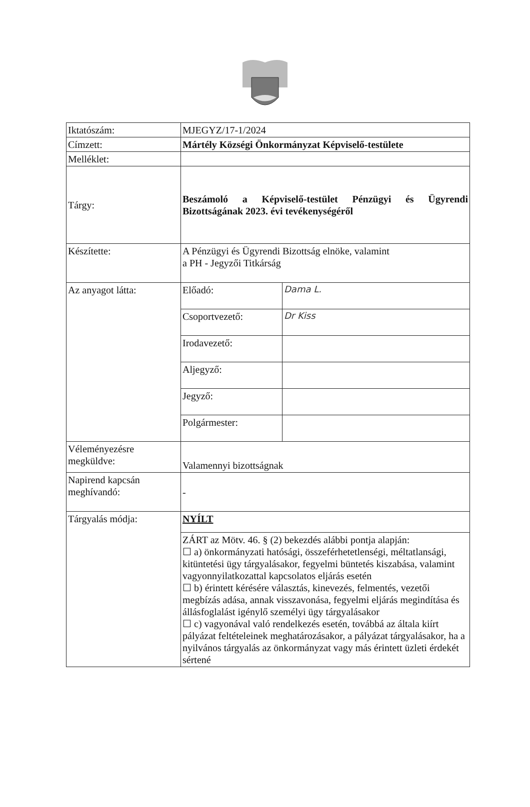| Iktatószám: | MJEGYZ/17-1/2024 | |
| Címzett: | Mártély Községi Önkormányzat Képviselő-testülete | |
| Melléklet: | | |
| Tárgy: | Beszámoló a Képviselő-testület Pénzügyi és Ügyrendi Bizottságának 2023. évi tevékenységéről | |
| Készítette: | A Pénzügyi és Ügyrendi Bizottság elnöke, valamint a PH - Jegyzői Titkárság | |
| Az anyagot látta: | Előadó: | Dama L. |
| | Csoportvezető: | Dr Kiss |
| | Irodavezető: | |
| | Aljegyző: | |
| | Jegyző: | |
| | Polgármester: | |
| Véleményezésre megküldve: | Valamennyi bizottságnak | |
| Napirend kapcsán meghívandó: | - | |
| Tárgyalás módja: | NYÍLT | |
| | ZÁRT az Mötv. 46. § (2) bekezdés alábbi pontja alapján: ☐ a) önkormányzati hatósági, összeférhetetlenségi, méltatlansági, kitüntetési ügy tárgyalásakor, fegyelmi büntetés kiszabása, valamint vagyonnyilatkozattal kapcsolatos eljárás esetén ☐ b) érintett kérésére választás, kinevezés, felmentés, vezetői megbízás adása, annak visszavonása, fegyelmi eljárás megindítása és állásfoglalást igénylő személyi ügy tárgyalásakor ☐ c) vagyonával való rendelkezés esetén, továbbá az általa kiírt pályázat feltételeinek meghatározásakor, a pályázat tárgyalásakor, ha a nyilvános tárgyalás az önkormányzat vagy más érintett üzleti érdekét sértené | |